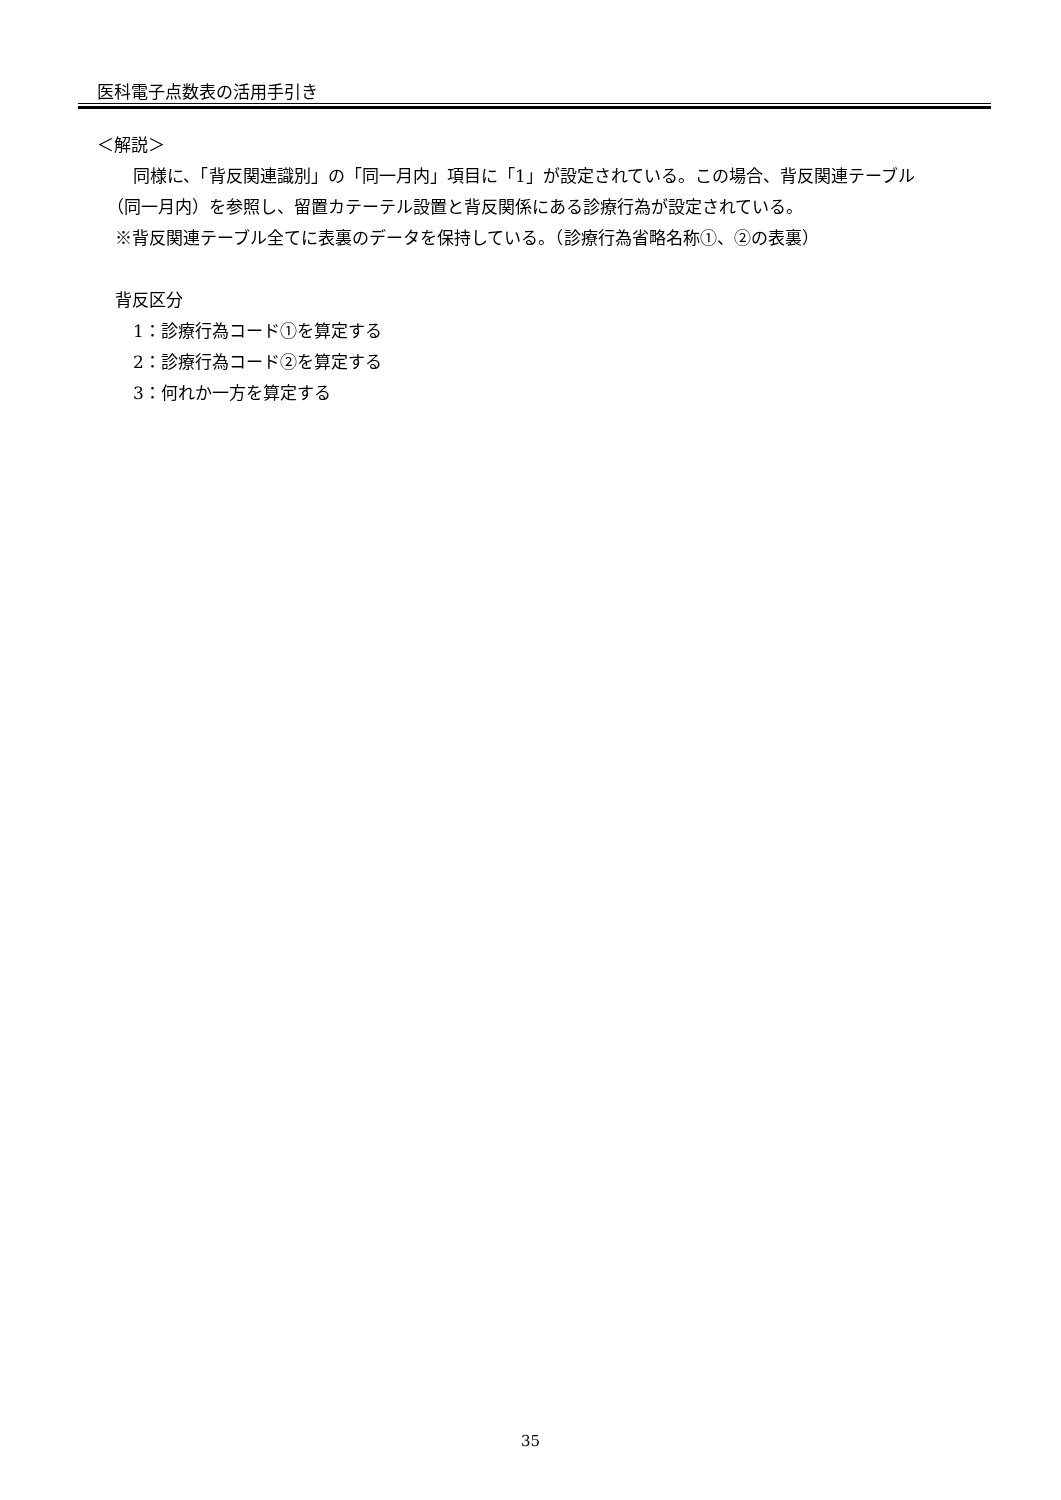医科電子点数表の活用手引き
＜解説＞
同様に、「背反関連識別」の「同一月内」項目に「1」が設定されている。この場合、背反関連テーブル
（同一月内）を参照し、留置カテーテル設置と背反関係にある診療行為が設定されている。
※背反関連テーブル全てに表裏のデータを保持している。（診療行為省略名称①、②の表裏）
背反区分
1：診療行為コード①を算定する
2：診療行為コード②を算定する
3：何れか一方を算定する
35